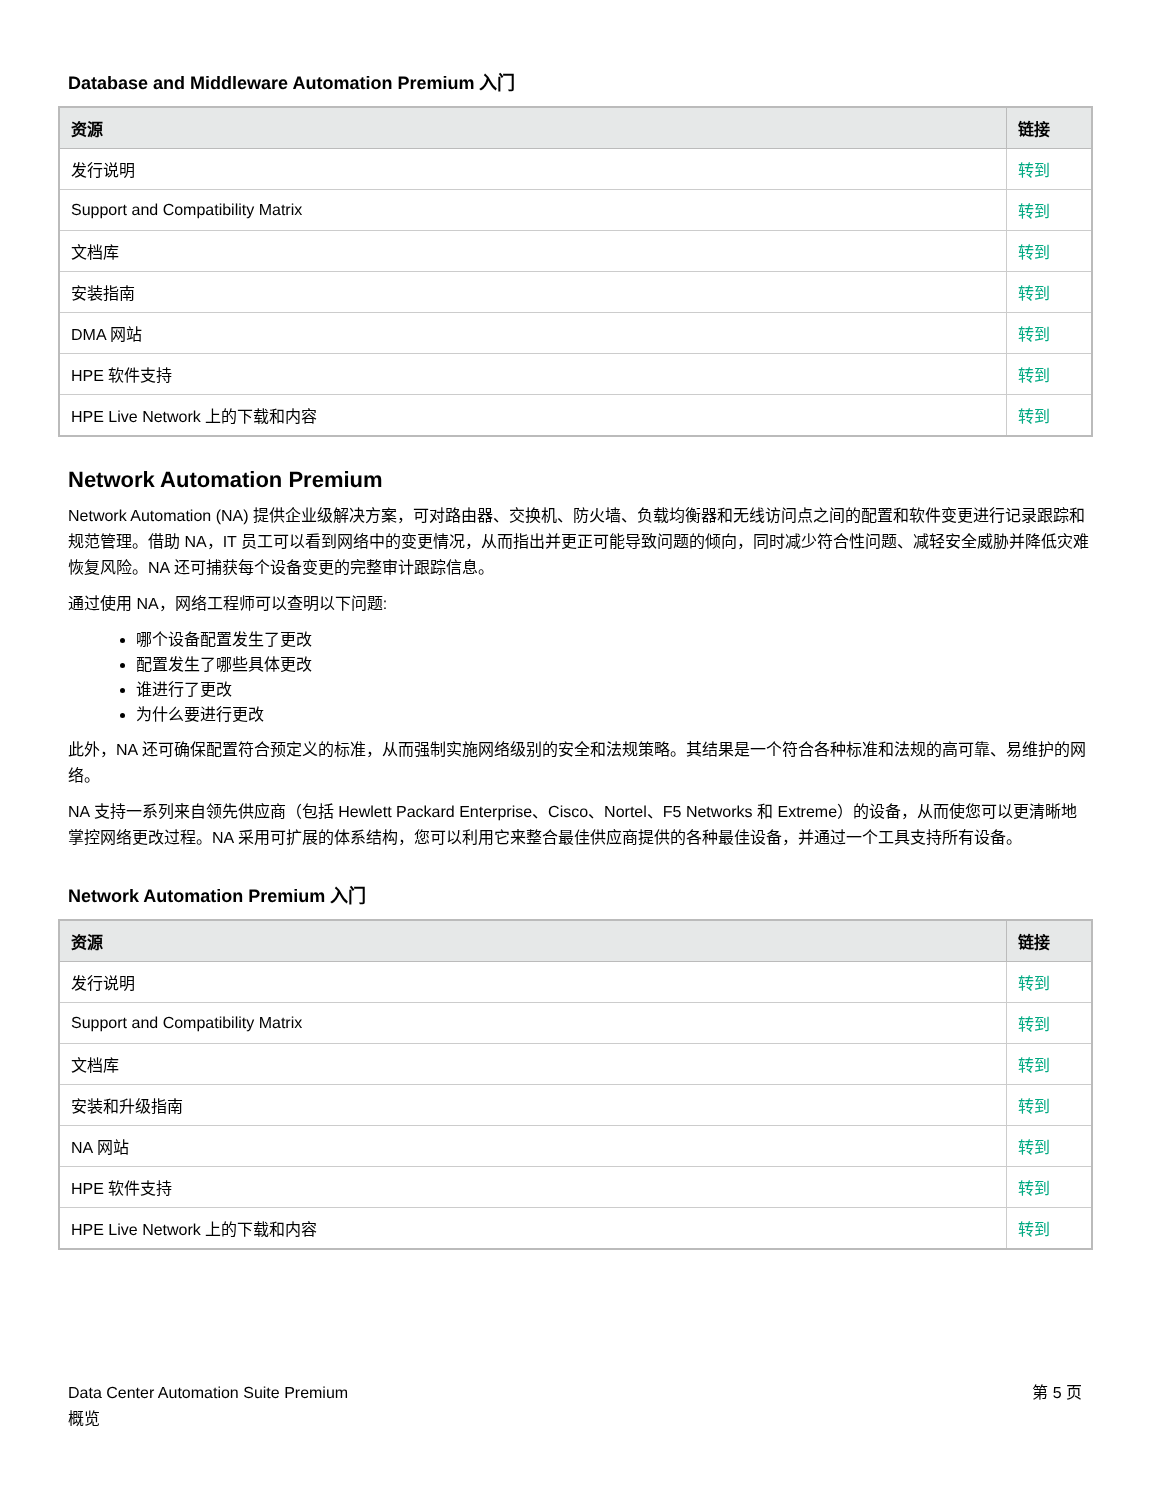Database and Middleware Automation Premium 入门
| 资源 | 链接 |
| --- | --- |
| 发行说明 | 转到 |
| Support and Compatibility Matrix | 转到 |
| 文档库 | 转到 |
| 安装指南 | 转到 |
| DMA 网站 | 转到 |
| HPE 软件支持 | 转到 |
| HPE Live Network 上的下载和内容 | 转到 |
Network Automation Premium
Network Automation (NA) 提供企业级解决方案，可对路由器、交换机、防火墙、负载均衡器和无线访问点之间的配置和软件变更进行记录跟踪和规范管理。借助 NA，IT 员工可以看到网络中的变更情况，从而指出并更正可能导致问题的倾向，同时减少符合性问题、减轻安全威胁并降低灾难恢复风险。NA 还可捕获每个设备变更的完整审计跟踪信息。
通过使用 NA，网络工程师可以查明以下问题:
哪个设备配置发生了更改
配置发生了哪些具体更改
谁进行了更改
为什么要进行更改
此外，NA 还可确保配置符合预定义的标准，从而强制实施网络级别的安全和法规策略。其结果是一个符合各种标准和法规的高可靠、易维护的网络。
NA 支持一系列来自领先供应商（包括 Hewlett Packard Enterprise、Cisco、Nortel、F5 Networks 和 Extreme）的设备，从而使您可以更清晰地掌控网络更改过程。NA 采用可扩展的体系结构，您可以利用它来整合最佳供应商提供的各种最佳设备，并通过一个工具支持所有设备。
Network Automation Premium 入门
| 资源 | 链接 |
| --- | --- |
| 发行说明 | 转到 |
| Support and Compatibility Matrix | 转到 |
| 文档库 | 转到 |
| 安装和升级指南 | 转到 |
| NA 网站 | 转到 |
| HPE 软件支持 | 转到 |
| HPE Live Network 上的下载和内容 | 转到 |
Data Center Automation Suite Premium
概览
第 5 页